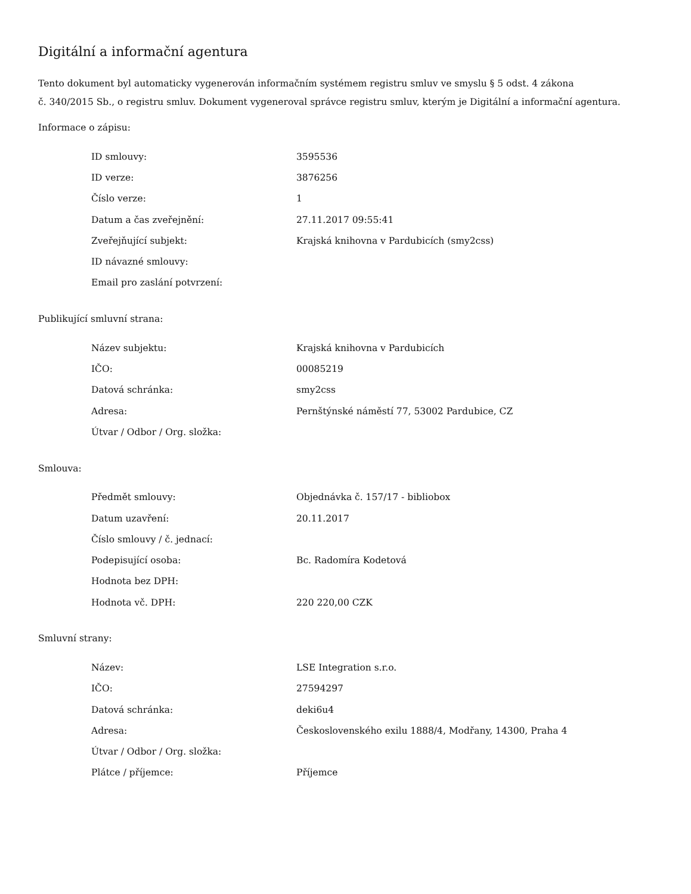Digitální a informační agentura
Tento dokument byl automaticky vygenerován informačním systémem registru smluv ve smyslu § 5 odst. 4 zákona
č. 340/2015 Sb., o registru smluv. Dokument vygeneroval správce registru smluv, kterým je Digitální a informační agentura.
Informace o zápisu:
| ID smlouvy: | 3595536 |
| ID verze: | 3876256 |
| Číslo verze: | 1 |
| Datum a čas zveřejnění: | 27.11.2017 09:55:41 |
| Zveřejňující subjekt: | Krajská knihovna v Pardubicích (smy2css) |
| ID návazné smlouvy: | |
| Email pro zaslání potvrzení: | |
Publikující smluvní strana:
| Název subjektu: | Krajská knihovna v Pardubicích |
| IČO: | 00085219 |
| Datová schránka: | smy2css |
| Adresa: | Pernštýnské náměstí 77, 53002 Pardubice, CZ |
| Útvar / Odbor / Org. složka: | |
Smlouva:
| Předmět smlouvy: | Objednávka č. 157/17 - bibliobox |
| Datum uzavření: | 20.11.2017 |
| Číslo smlouvy / č. jednací: | |
| Podepisující osoba: | Bc. Radomíra Kodetová |
| Hodnota bez DPH: | |
| Hodnota vč. DPH: | 220 220,00 CZK |
Smluvní strany:
| Název: | LSE Integration s.r.o. |
| IČO: | 27594297 |
| Datová schránka: | deki6u4 |
| Adresa: | Československého exilu 1888/4, Modřany, 14300, Praha 4 |
| Útvar / Odbor / Org. složka: | |
| Plátce / příjemce: | Příjemce |